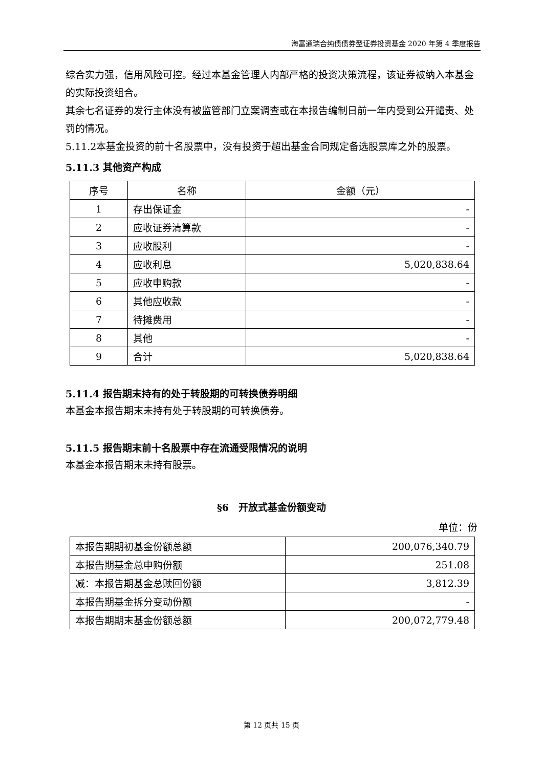海富通瑞合纯债债券型证券投资基金 2020 年第 4 季度报告
综合实力强，信用风险可控。经过本基金管理人内部严格的投资决策流程，该证券被纳入本基金的实际投资组合。
其余七名证券的发行主体没有被监管部门立案调查或在本报告编制日前一年内受到公开谴责、处罚的情况。
5.11.2本基金投资的前十名股票中，没有投资于超出基金合同规定备选股票库之外的股票。
5.11.3 其他资产构成
| 序号 | 名称 | 金额（元） |
| --- | --- | --- |
| 1 | 存出保证金 | - |
| 2 | 应收证券清算款 | - |
| 3 | 应收股利 | - |
| 4 | 应收利息 | 5,020,838.64 |
| 5 | 应收申购款 | - |
| 6 | 其他应收款 | - |
| 7 | 待摊费用 | - |
| 8 | 其他 | - |
| 9 | 合计 | 5,020,838.64 |
5.11.4 报告期末持有的处于转股期的可转换债券明细
本基金本报告期末未持有处于转股期的可转换债券。
5.11.5 报告期末前十名股票中存在流通受限情况的说明
本基金本报告期末未持有股票。
§6　开放式基金份额变动
单位：份
| 本报告期期初基金份额总额 | 200,076,340.79 |
| 本报告期基金总申购份额 | 251.08 |
| 减：本报告期基金总赎回份额 | 3,812.39 |
| 本报告期基金拆分变动份额 | - |
| 本报告期期末基金份额总额 | 200,072,779.48 |
第 12 页共 15 页